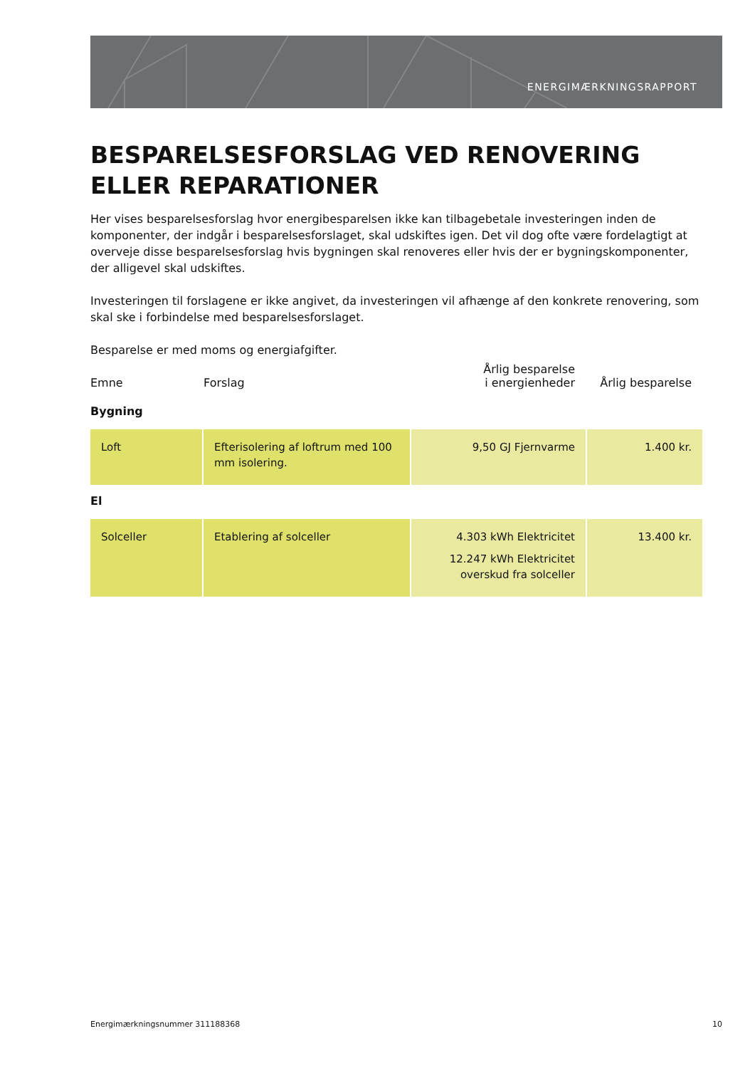ENERGIMÆRKNINGSRAPPORT
BESPARELSESFORSLAG VED RENOVERING ELLER REPARATIONER
Her vises besparelsesforslag hvor energibesparelsen ikke kan tilbagebetale investeringen inden de komponenter, der indgår i besparelsesforslaget, skal udskiftes igen. Det vil dog ofte være fordelagtigt at overveje disse besparelsesforslag hvis bygningen skal renoveres eller hvis der er bygningskomponenter, der alligevel skal udskiftes.
Investeringen til forslagene er ikke angivet, da investeringen vil afhænge af den konkrete renovering, som skal ske i forbindelse med besparelsesforslaget.
Besparelse er med moms og energiafgifter.
| Emne | Forslag | Årlig besparelse i energienheder | Årlig besparelse |
| --- | --- | --- | --- |
| Bygning | | | |
| Loft | Efterisolering af loftrum med 100 mm isolering. | 9,50 GJ Fjernvarme | 1.400 kr. |
| El | | | |
| Solceller | Etablering af solceller | 4.303 kWh Elektricitet 12.247 kWh Elektricitet overskud fra solceller | 13.400 kr. |
Energimærkningsnummer 311188368 10